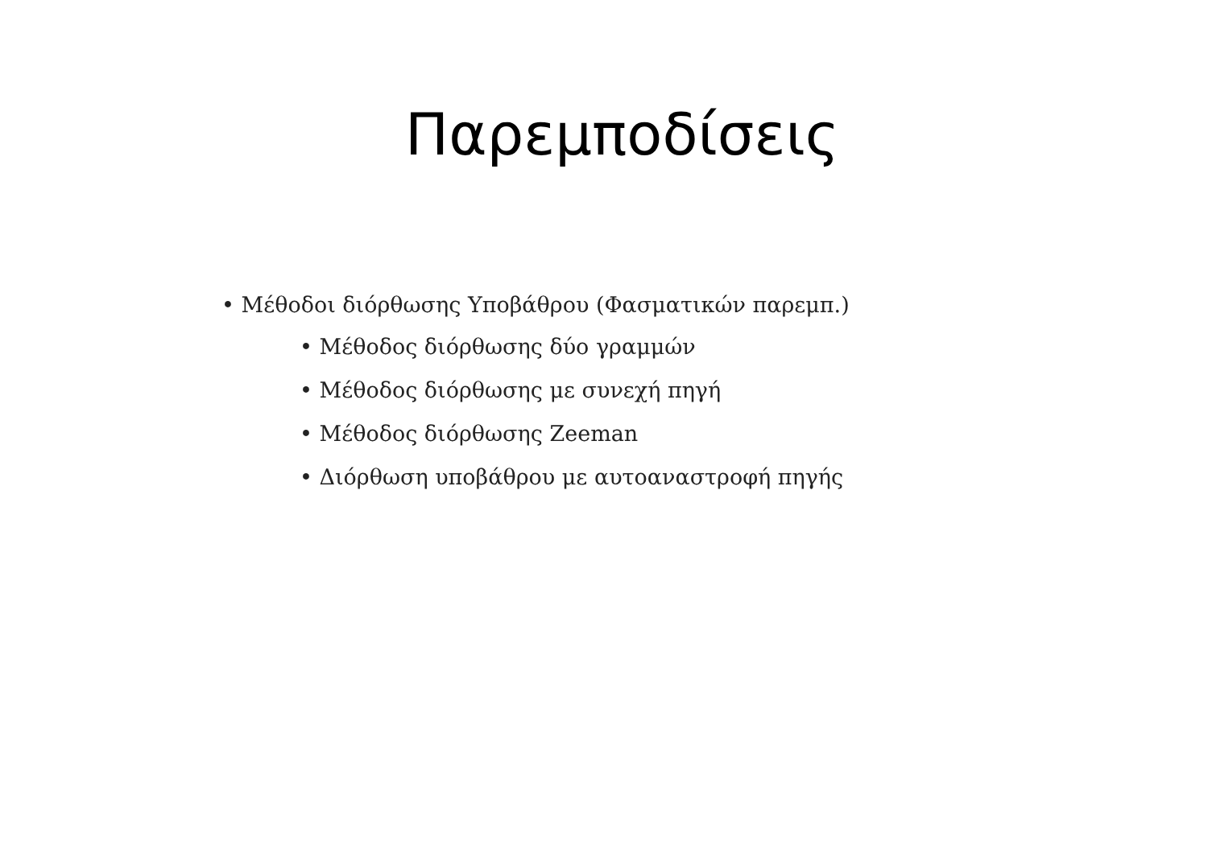Παρεμποδίσεις
• Μέθοδοι διόρθωσης Υποβάθρου (Φασματικών παρεμπ.)
• Μέθοδος διόρθωσης δύο γραμμών
• Μέθοδος διόρθωσης με συνεχή πηγή
• Μέθοδος διόρθωσης Zeeman
• Διόρθωση υποβάθρου με αυτοαναστροφή πηγής